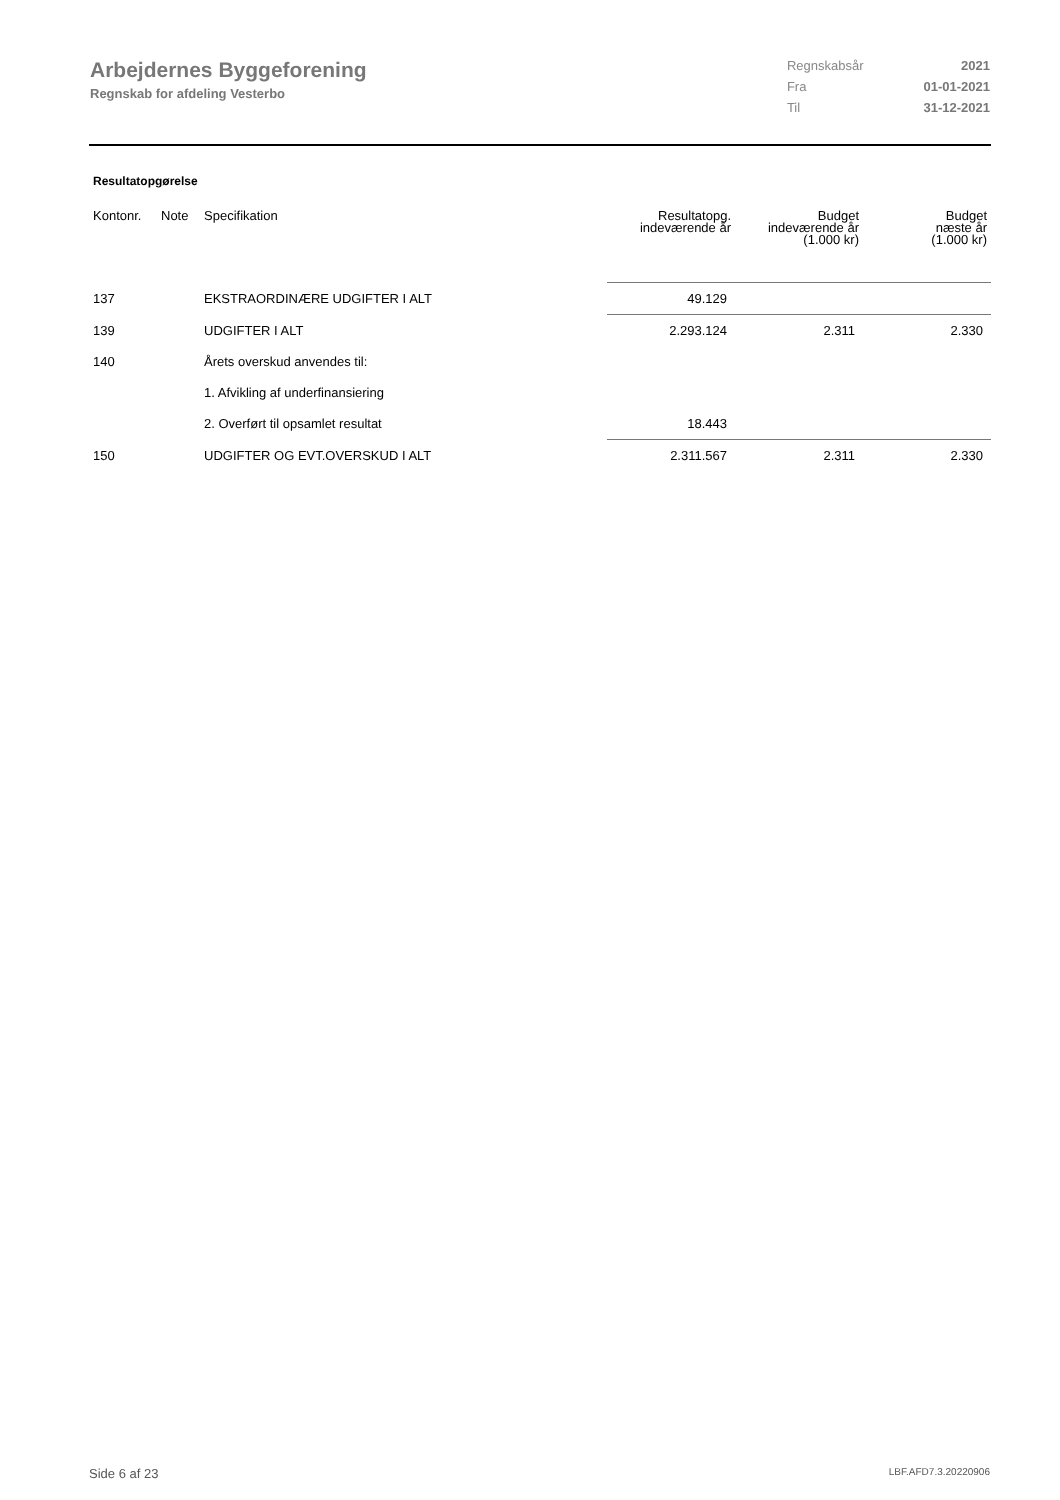Arbejdernes Byggeforening
Regnskab for afdeling Vesterbo
| Regnskabsår | 2021 |
| Fra | 01-01-2021 |
| Til | 31-12-2021 |
Resultatopgørelse
| Kontonr. | Note | Specifikation | Resultatopg. indeværende år | Budget indeværende år (1.000 kr) | Budget næste år (1.000 kr) |
| --- | --- | --- | --- | --- | --- |
| 137 | | EKSTRAORDINÆRE UDGIFTER I ALT | 49.129 | | |
| 139 | | UDGIFTER I ALT | 2.293.124 | 2.311 | 2.330 |
| 140 | | Årets overskud anvendes til: | | | |
| | | 1. Afvikling af underfinansiering | | | |
| | | 2. Overført til opsamlet resultat | 18.443 | | |
| 150 | | UDGIFTER OG EVT.OVERSKUD I ALT | 2.311.567 | 2.311 | 2.330 |
Side 6 af 23 LBF.AFD7.3.20220906